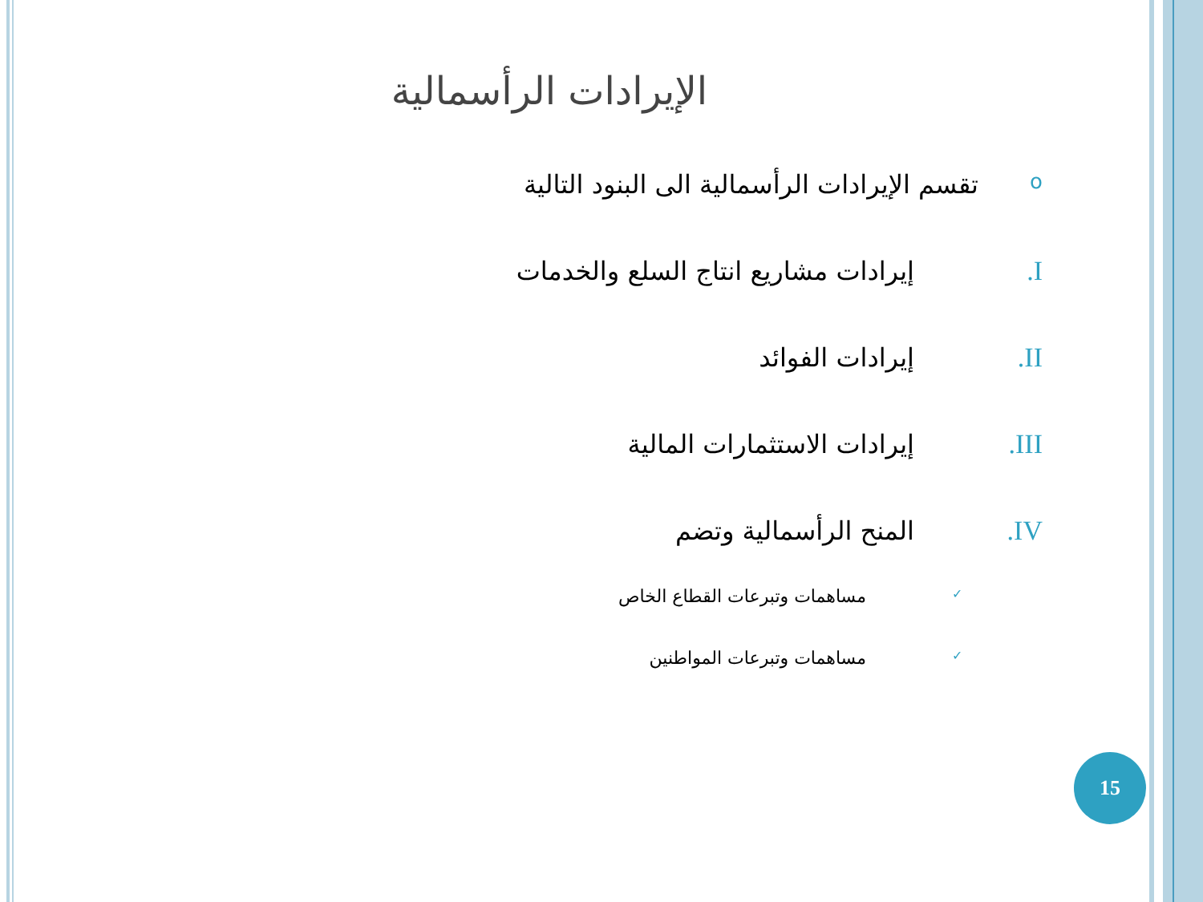الإيرادات الرأسمالية
oتقسم الإيرادات الرأسمالية الى البنود التالية
I. إيرادات مشاريع انتاج السلع والخدمات
II. إيرادات الفوائد
III. إيرادات الاستثمارات المالية
IV. المنح الرأسمالية وتضم
✓ مساهمات وتبرعات القطاع الخاص
✓ مساهمات وتبرعات المواطنين
15